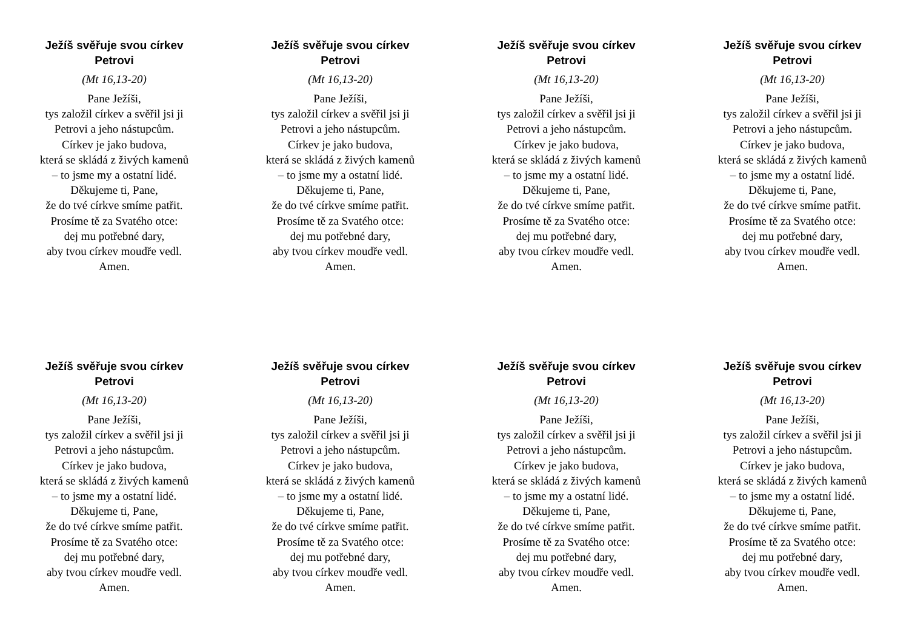Ježíš svěřuje svou církev
Petrovi
(Mt 16,13-20)
Pane Ježíši,
tys založil církev a svěřil jsi ji
Petrovi a jeho nástupcům.
Církev je jako budova,
která se skládá z živých kamenů
– to jsme my a ostatní lidé.
Děkujeme ti, Pane,
že do tvé církve smíme patřit.
Prosíme tě za Svatého otce:
dej mu potřebné dary,
aby tvou církev moudře vedl.
Amen.
Ježíš svěřuje svou církev
Petrovi
(Mt 16,13-20)
Pane Ježíši,
tys založil církev a svěřil jsi ji
Petrovi a jeho nástupcům.
Církev je jako budova,
která se skládá z živých kamenů
– to jsme my a ostatní lidé.
Děkujeme ti, Pane,
že do tvé církve smíme patřit.
Prosíme tě za Svatého otce:
dej mu potřebné dary,
aby tvou církev moudře vedl.
Amen.
Ježíš svěřuje svou církev
Petrovi
(Mt 16,13-20)
Pane Ježíši,
tys založil církev a svěřil jsi ji
Petrovi a jeho nástupcům.
Církev je jako budova,
která se skládá z živých kamenů
– to jsme my a ostatní lidé.
Děkujeme ti, Pane,
že do tvé církve smíme patřit.
Prosíme tě za Svatého otce:
dej mu potřebné dary,
aby tvou církev moudře vedl.
Amen.
Ježíš svěřuje svou církev
Petrovi
(Mt 16,13-20)
Pane Ježíši,
tys založil církev a svěřil jsi ji
Petrovi a jeho nástupcům.
Církev je jako budova,
která se skládá z živých kamenů
– to jsme my a ostatní lidé.
Děkujeme ti, Pane,
že do tvé církve smíme patřit.
Prosíme tě za Svatého otce:
dej mu potřebné dary,
aby tvou církev moudře vedl.
Amen.
Ježíš svěřuje svou církev
Petrovi
(Mt 16,13-20)
Pane Ježíši,
tys založil církev a svěřil jsi ji
Petrovi a jeho nástupcům.
Církev je jako budova,
která se skládá z živých kamenů
– to jsme my a ostatní lidé.
Děkujeme ti, Pane,
že do tvé církve smíme patřit.
Prosíme tě za Svatého otce:
dej mu potřebné dary,
aby tvou církev moudře vedl.
Amen.
Ježíš svěřuje svou církev
Petrovi
(Mt 16,13-20)
Pane Ježíši,
tys založil církev a svěřil jsi ji
Petrovi a jeho nástupcům.
Církev je jako budova,
která se skládá z živých kamenů
– to jsme my a ostatní lidé.
Děkujeme ti, Pane,
že do tvé církve smíme patřit.
Prosíme tě za Svatého otce:
dej mu potřebné dary,
aby tvou církev moudře vedl.
Amen.
Ježíš svěřuje svou církev
Petrovi
(Mt 16,13-20)
Pane Ježíši,
tys založil církev a svěřil jsi ji
Petrovi a jeho nástupcům.
Církev je jako budova,
která se skládá z živých kamenů
– to jsme my a ostatní lidé.
Děkujeme ti, Pane,
že do tvé církve smíme patřit.
Prosíme tě za Svatého otce:
dej mu potřebné dary,
aby tvou církev moudře vedl.
Amen.
Ježíš svěřuje svou církev
Petrovi
(Mt 16,13-20)
Pane Ježíši,
tys založil církev a svěřil jsi ji
Petrovi a jeho nástupcům.
Církev je jako budova,
která se skládá z živých kamenů
– to jsme my a ostatní lidé.
Děkujeme ti, Pane,
že do tvé církve smíme patřit.
Prosíme tě za Svatého otce:
dej mu potřebné dary,
aby tvou církev moudře vedl.
Amen.